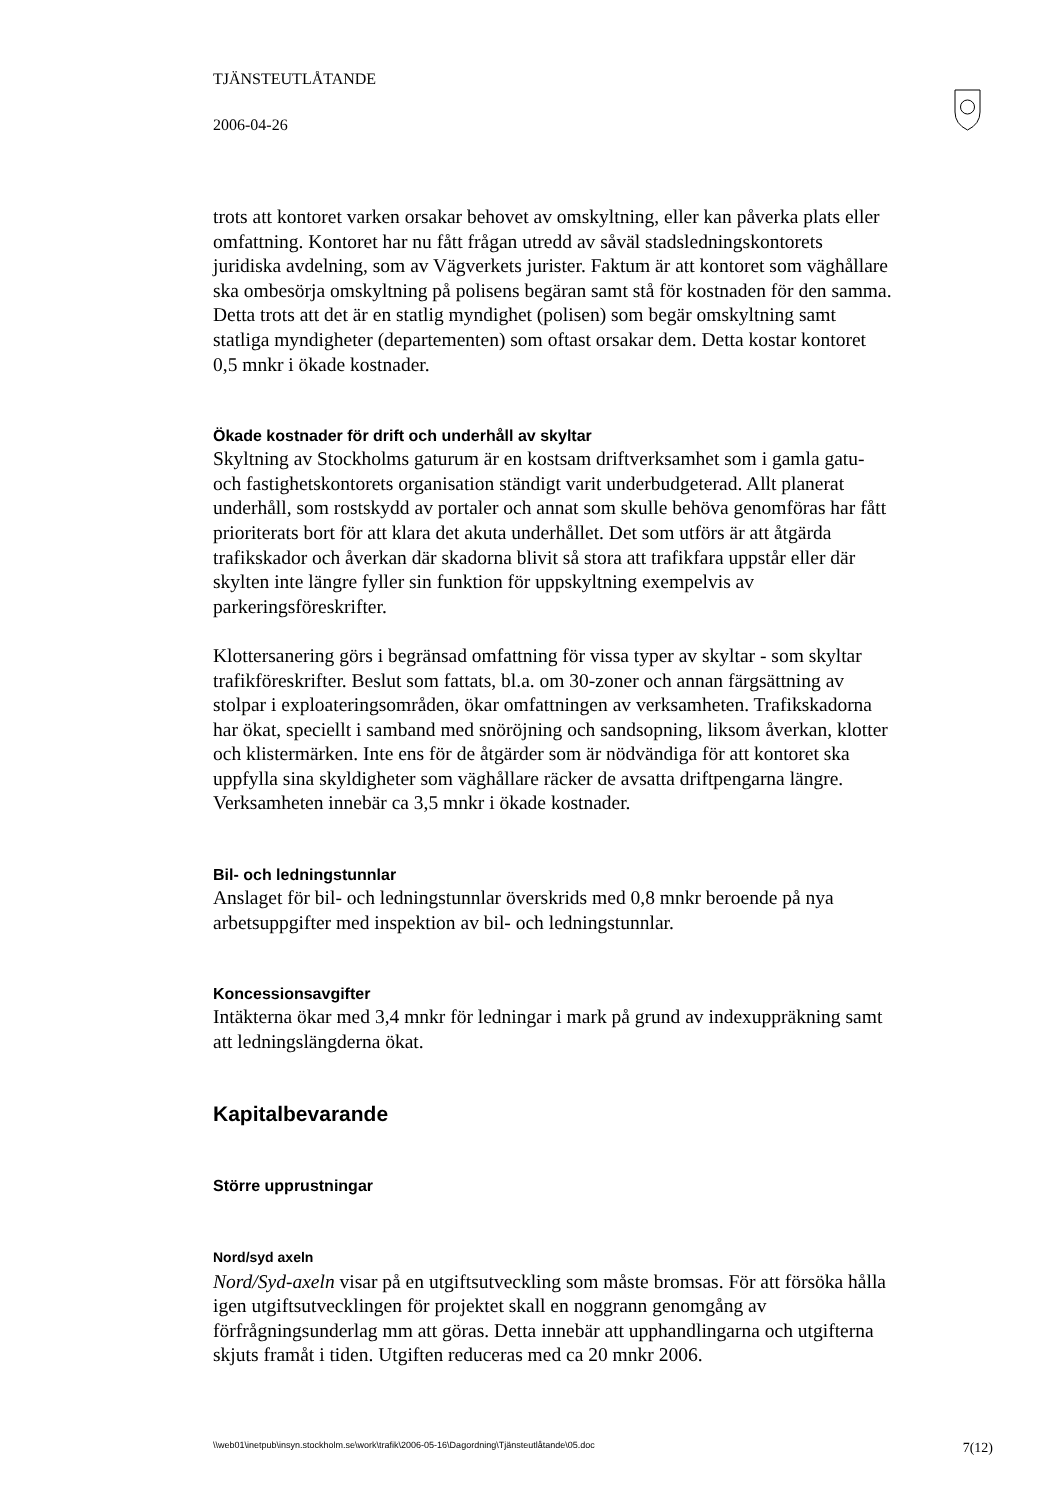TJÄNSTEUTLÅTANDE
2006-04-26
trots att kontoret varken orsakar behovet av omskyltning, eller kan påverka plats eller omfattning. Kontoret har nu fått frågan utredd av såväl stadsledningskontorets juridiska avdelning, som av Vägverkets jurister. Faktum är att kontoret som väghållare ska ombesörja omskyltning på polisens begäran samt stå för kostnaden för den samma. Detta trots att det är en statlig myndighet (polisen) som begär omskyltning samt statliga myndigheter (departementen) som oftast orsakar dem. Detta kostar kontoret 0,5 mnkr i ökade kostnader.
Ökade kostnader för drift och underhåll av skyltar
Skyltning av Stockholms gaturum är en kostsam driftverksamhet som i gamla gatu- och fastighetskontorets organisation ständigt varit underbudgeterad. Allt planerat underhåll, som rostskydd av portaler och annat som skulle behöva genomföras har fått prioriterats bort för att klara det akuta underhållet. Det som utförs är att åtgärda trafikskador och åverkan där skadorna blivit så stora att trafikfara uppstår eller där skylten inte längre fyller sin funktion för uppskyltning exempelvis av parkeringsföreskrifter.
Klottersanering görs i begränsad omfattning för vissa typer av skyltar - som skyltar trafikföreskrifter. Beslut som fattats, bl.a. om 30-zoner och annan färgsättning av stolpar i exploateringsområden, ökar omfattningen av verksamheten. Trafikskadorna har ökat, speciellt i samband med snöröjning och sandsopning, liksom åverkan, klotter och klistermärken. Inte ens för de åtgärder som är nödvändiga för att kontoret ska uppfylla sina skyldigheter som väghållare räcker de avsatta driftpengarna längre. Verksamheten innebär ca 3,5 mnkr i ökade kostnader.
Bil- och ledningstunnlar
Anslaget för bil- och ledningstunnlar överskrids med 0,8 mnkr beroende på nya arbetsuppgifter med inspektion av bil- och ledningstunnlar.
Koncessionsavgifter
Intäkterna ökar med 3,4 mnkr för ledningar i mark på grund av indexuppräkning samt att ledningslängderna ökat.
Kapitalbevarande
Större upprustningar
Nord/syd axeln
Nord/Syd-axeln visar på en utgiftsutveckling som måste bromsas. För att försöka hålla igen utgiftsutvecklingen för projektet skall en noggrann genomgång av förfrågningsunderlag mm att göras. Detta innebär att upphandlingarna och utgifterna skjuts framåt i tiden. Utgiften reduceras med ca 20 mnkr 2006.
\\web01\inetpub\insyn.stockholm.se\work\trafik\2006-05-16\Dagordning\Tjänsteutlåtande\05.doc 7(12)